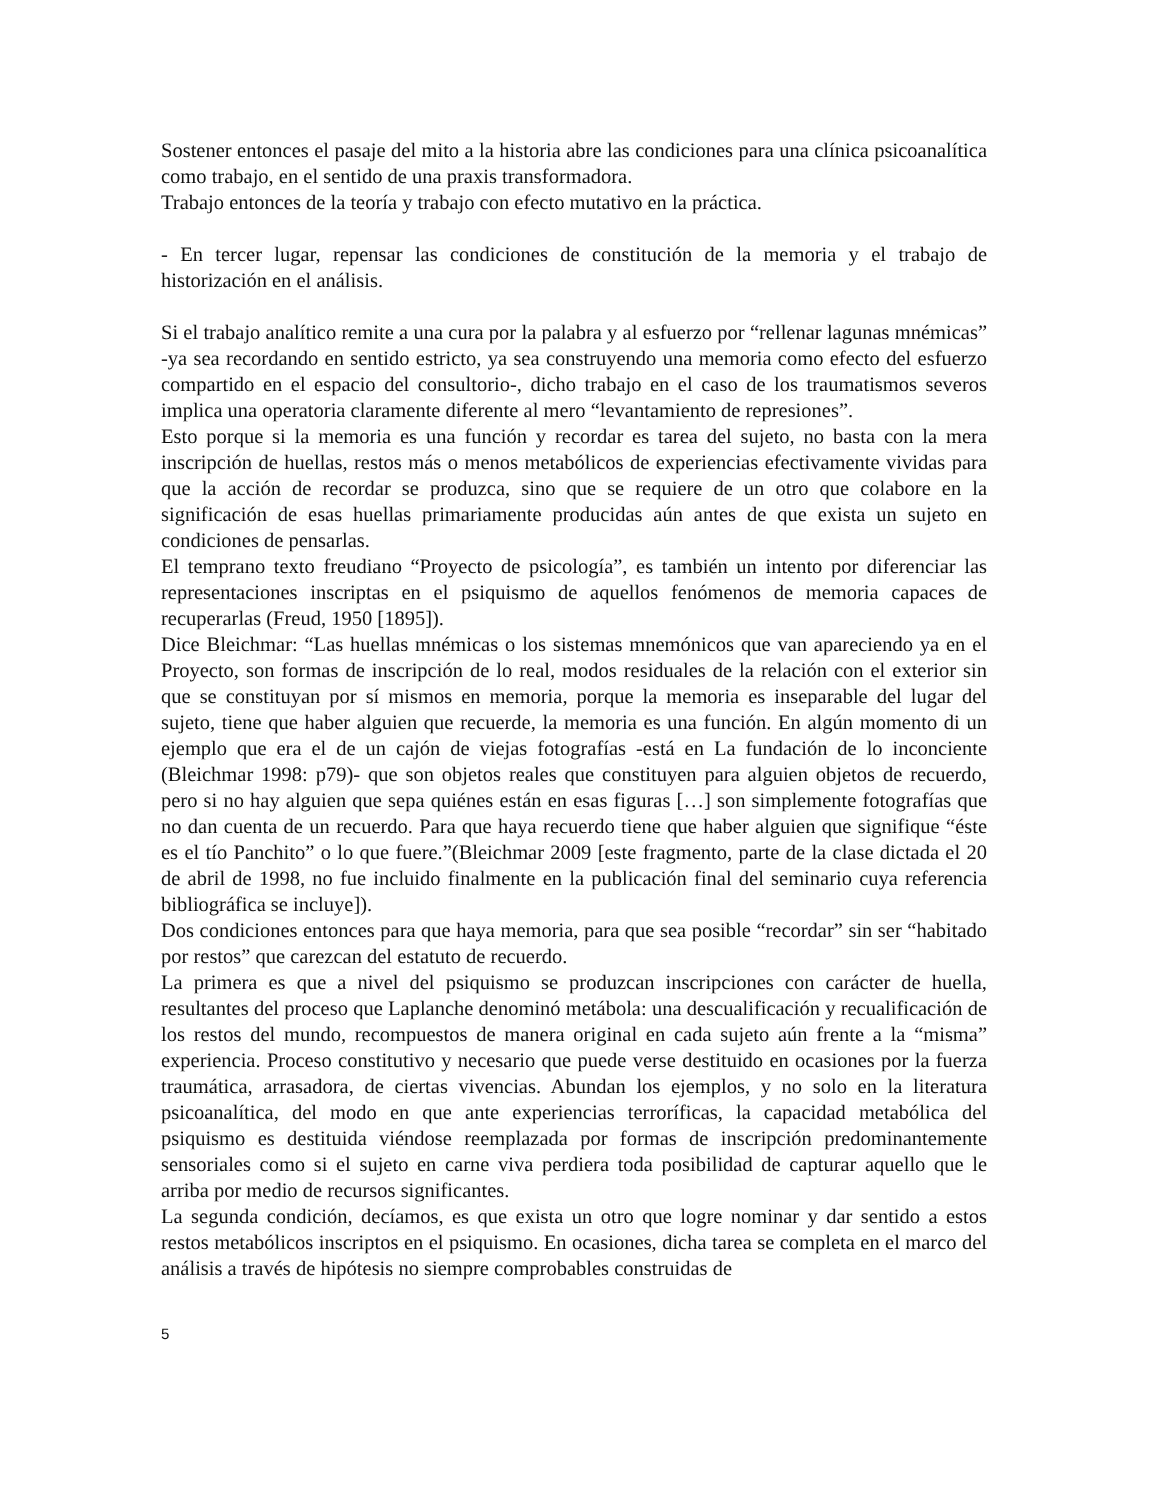Sostener entonces el pasaje del mito a la historia abre las condiciones para una clínica psicoanalítica como trabajo, en el sentido de una praxis transformadora.
Trabajo entonces de la teoría y trabajo con efecto mutativo en la práctica.
- En tercer lugar, repensar las condiciones de constitución de la memoria y el trabajo de historización en el análisis.
Si el trabajo analítico remite a una cura por la palabra y al esfuerzo por “rellenar lagunas mnémicas” -ya sea recordando en sentido estricto, ya sea construyendo una memoria como efecto del esfuerzo compartido en el espacio del consultorio-, dicho trabajo en el caso de los traumatismos severos implica una operatoria claramente diferente al mero “levantamiento de represiones”.
Esto porque si la memoria es una función y recordar es tarea del sujeto, no basta con la mera inscripción de huellas, restos más o menos metabólicos de experiencias efectivamente vividas para que la acción de recordar se produzca, sino que se requiere de un otro que colabore en la significación de esas huellas primariamente producidas aún antes de que exista un sujeto en condiciones de pensarlas.
El temprano texto freudiano “Proyecto de psicología”, es también un intento por diferenciar las representaciones inscriptas en el psiquismo de aquellos fenómenos de memoria capaces de recuperarlas (Freud, 1950 [1895]).
Dice Bleichmar: “Las huellas mnémicas o los sistemas mnemónicos que van apareciendo ya en el Proyecto, son formas de inscripción de lo real, modos residuales de la relación con el exterior sin que se constituyan por sí mismos en memoria, porque la memoria es inseparable del lugar del sujeto, tiene que haber alguien que recuerde, la memoria es una función. En algún momento di un ejemplo que era el de un cajón de viejas fotografías -está en La fundación de lo inconciente (Bleichmar 1998: p79)- que son objetos reales que constituyen para alguien objetos de recuerdo, pero si no hay alguien que sepa quiénes están en esas figuras […] son simplemente fotografías que no dan cuenta de un recuerdo. Para que haya recuerdo tiene que haber alguien que signifique “éste es el tío Panchito” o lo que fuere.”(Bleichmar 2009 [este fragmento, parte de la clase dictada el 20 de abril de 1998, no fue incluido finalmente en la publicación final del seminario cuya referencia bibliográfica se incluye]).
Dos condiciones entonces para que haya memoria, para que sea posible “recordar” sin ser “habitado por restos” que carezcan del estatuto de recuerdo.
La primera es que a nivel del psiquismo se produzcan inscripciones con carácter de huella, resultantes del proceso que Laplanche denominó metábola: una descualificación y recualificación de los restos del mundo, recompuestos de manera original en cada sujeto aún frente a la “misma” experiencia. Proceso constitutivo y necesario que puede verse destituido en ocasiones por la fuerza traumática, arrasadora, de ciertas vivencias. Abundan los ejemplos, y no solo en la literatura psicoanalítica, del modo en que ante experiencias terroríficas, la capacidad metabólica del psiquismo es destituida viéndose reemplazada por formas de inscripción predominantemente sensoriales como si el sujeto en carne viva perdiera toda posibilidad de capturar aquello que le arriba por medio de recursos significantes.
La segunda condición, decíamos, es que exista un otro que logre nominar y dar sentido a estos restos metabólicos inscriptos en el psiquismo. En ocasiones, dicha tarea se completa en el marco del análisis a través de hipótesis no siempre comprobables construidas de
5